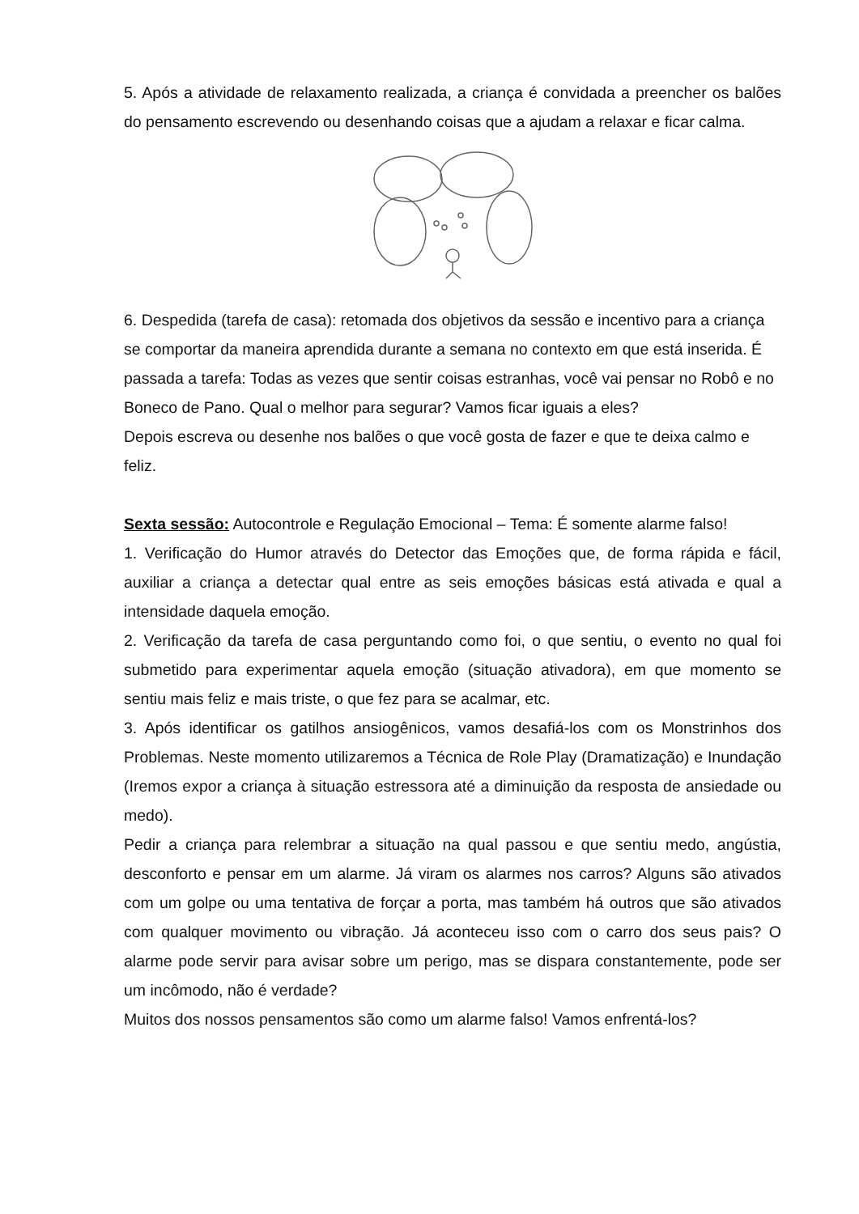5. Após a atividade de relaxamento realizada, a criança é convidada a preencher os balões do pensamento escrevendo ou desenhando coisas que a ajudam a relaxar e ficar calma.
6. Despedida (tarefa de casa): retomada dos objetivos da sessão e incentivo para a criança se comportar da maneira aprendida durante a semana no contexto em que está inserida. É passada a tarefa: Todas as vezes que sentir coisas estranhas, você vai pensar no Robô e no Boneco de Pano. Qual o melhor para segurar? Vamos ficar iguais a eles?
Depois escreva ou desenhe nos balões o que você gosta de fazer e que te deixa calmo e feliz.
Sexta sessão: Autocontrole e Regulação Emocional – Tema: É somente alarme falso!
1. Verificação do Humor através do Detector das Emoções que, de forma rápida e fácil, auxiliar a criança a detectar qual entre as seis emoções básicas está ativada e qual a intensidade daquela emoção.
2. Verificação da tarefa de casa perguntando como foi, o que sentiu, o evento no qual foi submetido para experimentar aquela emoção (situação ativadora), em que momento se sentiu mais feliz e mais triste, o que fez para se acalmar, etc.
3. Após identificar os gatilhos ansiogênicos, vamos desafiá-los com os Monstrinhos dos Problemas. Neste momento utilizaremos a Técnica de Role Play (Dramatização) e Inundação (Iremos expor a criança à situação estressora até a diminuição da resposta de ansiedade ou medo).
Pedir a criança para relembrar a situação na qual passou e que sentiu medo, angústia, desconforto e pensar em um alarme. Já viram os alarmes nos carros? Alguns são ativados com um golpe ou uma tentativa de forçar a porta, mas também há outros que são ativados com qualquer movimento ou vibração. Já aconteceu isso com o carro dos seus pais? O alarme pode servir para avisar sobre um perigo, mas se dispara constantemente, pode ser um incômodo, não é verdade?
Muitos dos nossos pensamentos são como um alarme falso! Vamos enfrentá-los?